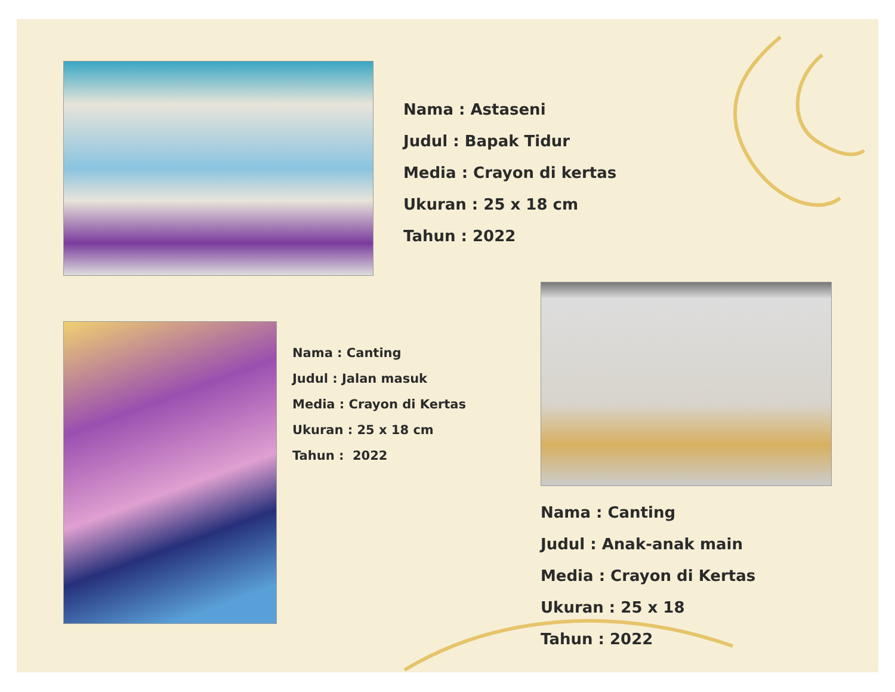Nama : Astaseni
Judul : Bapak Tidur
Media : Crayon di kertas
Ukuran : 25 x 18 cm
Tahun : 2022
Nama : Canting
Judul : Jalan masuk
Media : Crayon di Kertas
Ukuran : 25 x 18 cm
Tahun : 2022
Nama : Canting
Judul : Anak-anak main
Media : Crayon di Kertas
Ukuran : 25 x 18
Tahun : 2022